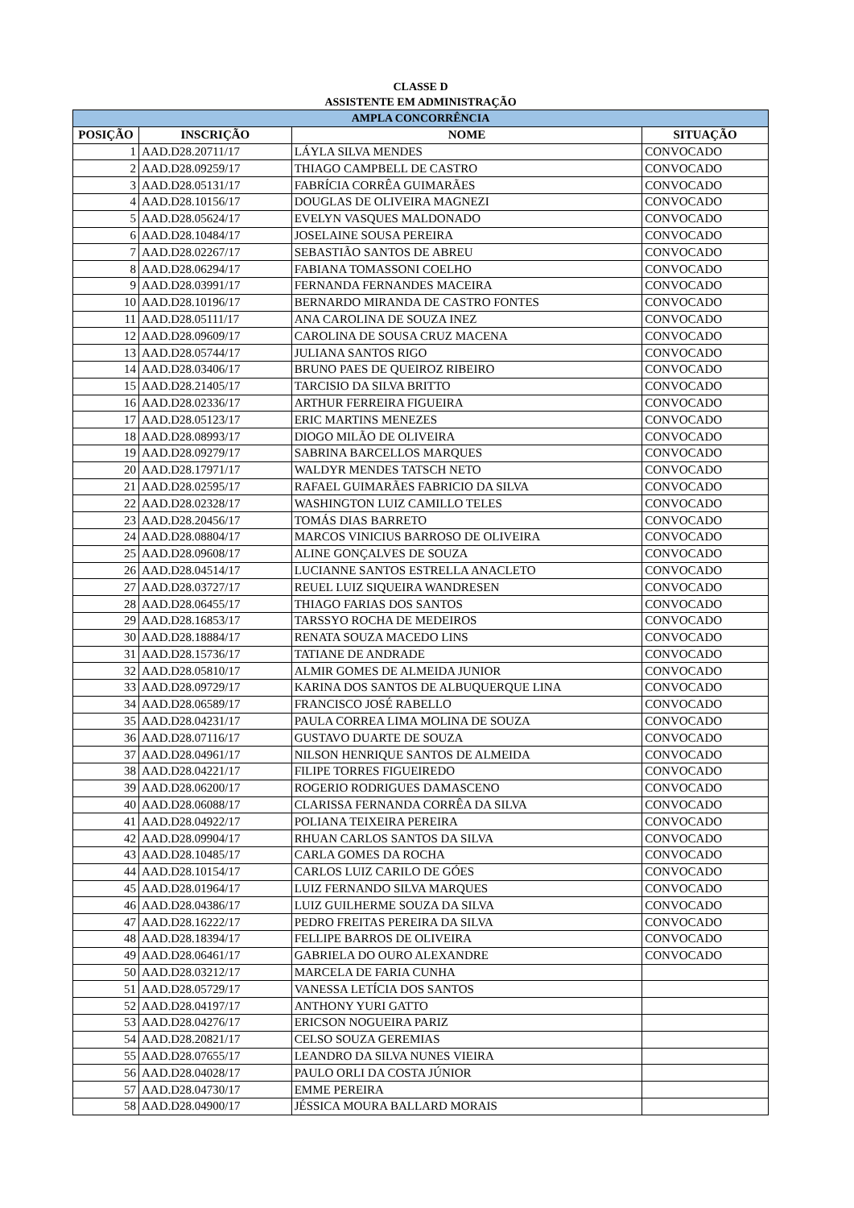CLASSE D
ASSISTENTE EM ADMINISTRAÇÃO
| AMPLA CONCORRÊNCIA | | | |
| POSIÇÃO | INSCRIÇÃO | NOME | SITUAÇÃO |
| 1 | AAD.D28.20711/17 | LÁYLA SILVA MENDES | CONVOCADO |
| 2 | AAD.D28.09259/17 | THIAGO CAMPBELL DE CASTRO | CONVOCADO |
| 3 | AAD.D28.05131/17 | FABRÍCIA CORRÊA GUIMARÃES | CONVOCADO |
| 4 | AAD.D28.10156/17 | DOUGLAS DE OLIVEIRA MAGNEZI | CONVOCADO |
| 5 | AAD.D28.05624/17 | EVELYN VASQUES MALDONADO | CONVOCADO |
| 6 | AAD.D28.10484/17 | JOSELAINE SOUSA PEREIRA | CONVOCADO |
| 7 | AAD.D28.02267/17 | SEBASTIÃO SANTOS DE ABREU | CONVOCADO |
| 8 | AAD.D28.06294/17 | FABIANA TOMASSONI COELHO | CONVOCADO |
| 9 | AAD.D28.03991/17 | FERNANDA FERNANDES MACEIRA | CONVOCADO |
| 10 | AAD.D28.10196/17 | BERNARDO MIRANDA DE CASTRO FONTES | CONVOCADO |
| 11 | AAD.D28.05111/17 | ANA CAROLINA DE SOUZA INEZ | CONVOCADO |
| 12 | AAD.D28.09609/17 | CAROLINA DE SOUSA CRUZ MACENA | CONVOCADO |
| 13 | AAD.D28.05744/17 | JULIANA SANTOS RIGO | CONVOCADO |
| 14 | AAD.D28.03406/17 | BRUNO PAES DE QUEIROZ RIBEIRO | CONVOCADO |
| 15 | AAD.D28.21405/17 | TARCISIO DA SILVA BRITTO | CONVOCADO |
| 16 | AAD.D28.02336/17 | ARTHUR FERREIRA FIGUEIRA | CONVOCADO |
| 17 | AAD.D28.05123/17 | ERIC MARTINS MENEZES | CONVOCADO |
| 18 | AAD.D28.08993/17 | DIOGO MILÃO DE OLIVEIRA | CONVOCADO |
| 19 | AAD.D28.09279/17 | SABRINA BARCELLOS MARQUES | CONVOCADO |
| 20 | AAD.D28.17971/17 | WALDYR MENDES TATSCH NETO | CONVOCADO |
| 21 | AAD.D28.02595/17 | RAFAEL GUIMARÃES FABRICIO DA SILVA | CONVOCADO |
| 22 | AAD.D28.02328/17 | WASHINGTON LUIZ CAMILLO TELES | CONVOCADO |
| 23 | AAD.D28.20456/17 | TOMÁS DIAS BARRETO | CONVOCADO |
| 24 | AAD.D28.08804/17 | MARCOS VINICIUS BARROSO DE OLIVEIRA | CONVOCADO |
| 25 | AAD.D28.09608/17 | ALINE GONÇALVES DE SOUZA | CONVOCADO |
| 26 | AAD.D28.04514/17 | LUCIANNE SANTOS ESTRELLA ANACLETO | CONVOCADO |
| 27 | AAD.D28.03727/17 | REUEL LUIZ SIQUEIRA WANDRESEN | CONVOCADO |
| 28 | AAD.D28.06455/17 | THIAGO FARIAS DOS SANTOS | CONVOCADO |
| 29 | AAD.D28.16853/17 | TARSSYO ROCHA DE MEDEIROS | CONVOCADO |
| 30 | AAD.D28.18884/17 | RENATA SOUZA MACEDO LINS | CONVOCADO |
| 31 | AAD.D28.15736/17 | TATIANE DE ANDRADE | CONVOCADO |
| 32 | AAD.D28.05810/17 | ALMIR GOMES DE ALMEIDA JUNIOR | CONVOCADO |
| 33 | AAD.D28.09729/17 | KARINA DOS SANTOS DE ALBUQUERQUE LINA | CONVOCADO |
| 34 | AAD.D28.06589/17 | FRANCISCO JOSÉ RABELLO | CONVOCADO |
| 35 | AAD.D28.04231/17 | PAULA CORREA LIMA MOLINA DE SOUZA | CONVOCADO |
| 36 | AAD.D28.07116/17 | GUSTAVO DUARTE DE SOUZA | CONVOCADO |
| 37 | AAD.D28.04961/17 | NILSON HENRIQUE SANTOS DE ALMEIDA | CONVOCADO |
| 38 | AAD.D28.04221/17 | FILIPE TORRES FIGUEIREDO | CONVOCADO |
| 39 | AAD.D28.06200/17 | ROGERIO RODRIGUES DAMASCENO | CONVOCADO |
| 40 | AAD.D28.06088/17 | CLARISSA FERNANDA CORRÊA DA SILVA | CONVOCADO |
| 41 | AAD.D28.04922/17 | POLIANA TEIXEIRA PEREIRA | CONVOCADO |
| 42 | AAD.D28.09904/17 | RHUAN CARLOS SANTOS DA SILVA | CONVOCADO |
| 43 | AAD.D28.10485/17 | CARLA GOMES DA ROCHA | CONVOCADO |
| 44 | AAD.D28.10154/17 | CARLOS LUIZ CARILO DE GÓES | CONVOCADO |
| 45 | AAD.D28.01964/17 | LUIZ FERNANDO SILVA MARQUES | CONVOCADO |
| 46 | AAD.D28.04386/17 | LUIZ GUILHERME SOUZA DA SILVA | CONVOCADO |
| 47 | AAD.D28.16222/17 | PEDRO FREITAS PEREIRA DA SILVA | CONVOCADO |
| 48 | AAD.D28.18394/17 | FELLIPE BARROS DE OLIVEIRA | CONVOCADO |
| 49 | AAD.D28.06461/17 | GABRIELA DO OURO ALEXANDRE | CONVOCADO |
| 50 | AAD.D28.03212/17 | MARCELA DE FARIA CUNHA | |
| 51 | AAD.D28.05729/17 | VANESSA LETÍCIA DOS SANTOS | |
| 52 | AAD.D28.04197/17 | ANTHONY YURI GATTO | |
| 53 | AAD.D28.04276/17 | ERICSON NOGUEIRA PARIZ | |
| 54 | AAD.D28.20821/17 | CELSO SOUZA GEREMIAS | |
| 55 | AAD.D28.07655/17 | LEANDRO DA SILVA NUNES VIEIRA | |
| 56 | AAD.D28.04028/17 | PAULO ORLI DA COSTA JÚNIOR | |
| 57 | AAD.D28.04730/17 | EMME PEREIRA | |
| 58 | AAD.D28.04900/17 | JÉSSICA MOURA BALLARD MORAIS | |